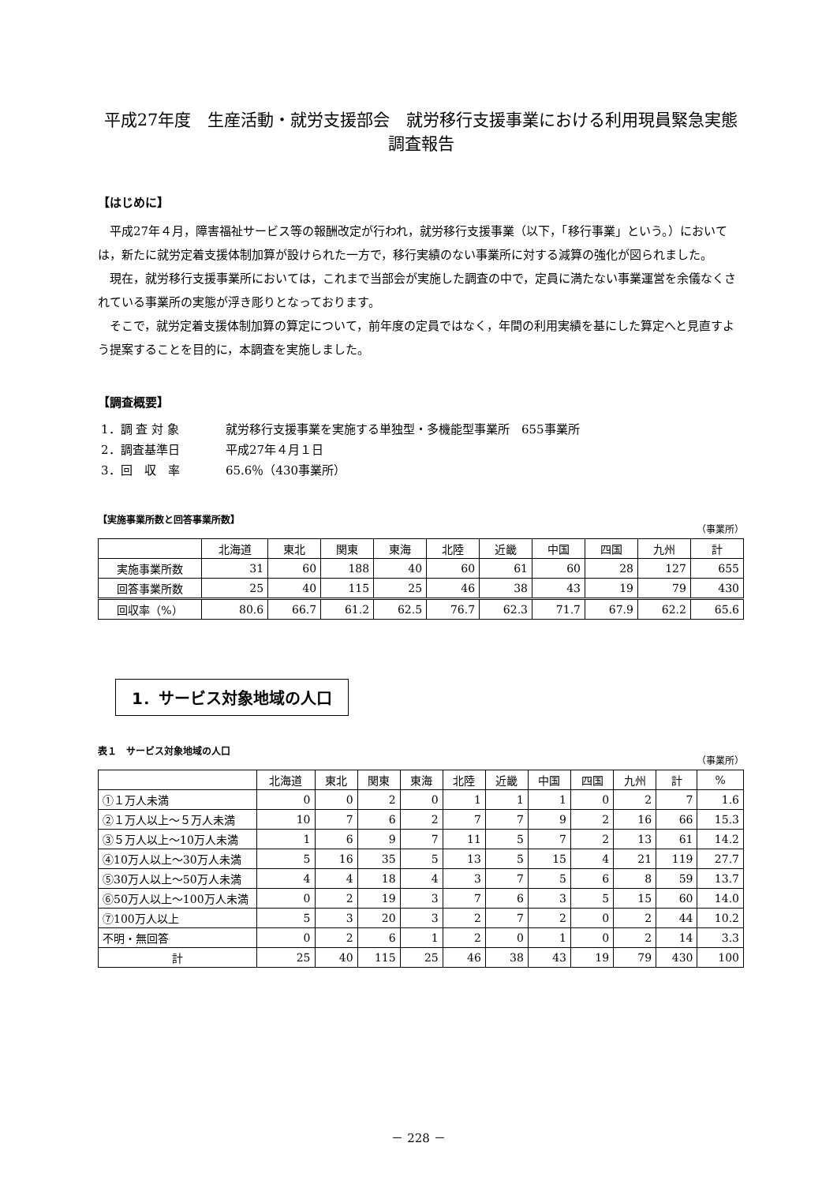平成27年度　生産活動・就労支援部会　就労移行支援事業における利用現員緊急実態調査報告
【はじめに】
平成27年４月，障害福祉サービス等の報酬改定が行われ，就労移行支援事業（以下，「移行事業」という。）においては，新たに就労定着支援体制加算が設けられた一方で，移行実績のない事業所に対する減算の強化が図られました。
現在，就労移行支援事業所においては，これまで当部会が実施した調査の中で，定員に満たない事業運営を余儀なくされている事業所の実態が浮き彫りとなっております。
そこで，就労定着支援体制加算の算定について，前年度の定員ではなく，年間の利用実績を基にした算定へと見直すよう提案することを目的に，本調査を実施しました。
【調査概要】
1．調 査 対 象 就労移行支援事業を実施する単独型・多機能型事業所　655事業所
2．調査基準日 平成27年４月１日
3．回　収　率 65.6％（430事業所）
【実施事業所数と回答事業所数】 （事業所）
| | 北海道 | 東北 | 関東 | 東海 | 北陸 | 近畿 | 中国 | 四国 | 九州 | 計 |
| --- | --- | --- | --- | --- | --- | --- | --- | --- | --- | --- |
| 実施事業所数 | 31 | 60 | 188 | 40 | 60 | 61 | 60 | 28 | 127 | 655 |
| 回答事業所数 | 25 | 40 | 115 | 25 | 46 | 38 | 43 | 19 | 79 | 430 |
| 回収率（%） | 80.6 | 66.7 | 61.2 | 62.5 | 76.7 | 62.3 | 71.7 | 67.9 | 62.2 | 65.6 |
1．サービス対象地域の人口
表１　サービス対象地域の人口 （事業所）
| | 北海道 | 東北 | 関東 | 東海 | 北陸 | 近畿 | 中国 | 四国 | 九州 | 計 | % |
| --- | --- | --- | --- | --- | --- | --- | --- | --- | --- | --- | --- |
| ①１万人未満 | 0 | 0 | 2 | 0 | 1 | 1 | 1 | 0 | 2 | 7 | 1.6 |
| ②１万人以上～５万人未満 | 10 | 7 | 6 | 2 | 7 | 7 | 9 | 2 | 16 | 66 | 15.3 |
| ③５万人以上～10万人未満 | 1 | 6 | 9 | 7 | 11 | 5 | 7 | 2 | 13 | 61 | 14.2 |
| ④10万人以上～30万人未満 | 5 | 16 | 35 | 5 | 13 | 5 | 15 | 4 | 21 | 119 | 27.7 |
| ⑤30万人以上～50万人未満 | 4 | 4 | 18 | 4 | 3 | 7 | 5 | 6 | 8 | 59 | 13.7 |
| ⑥50万人以上～100万人未満 | 0 | 2 | 19 | 3 | 7 | 6 | 3 | 5 | 15 | 60 | 14.0 |
| ⑦100万人以上 | 5 | 3 | 20 | 3 | 2 | 7 | 2 | 0 | 2 | 44 | 10.2 |
| 不明・無回答 | 0 | 2 | 6 | 1 | 2 | 0 | 1 | 0 | 2 | 14 | 3.3 |
| 計 | 25 | 40 | 115 | 25 | 46 | 38 | 43 | 19 | 79 | 430 | 100 |
－ 228 －